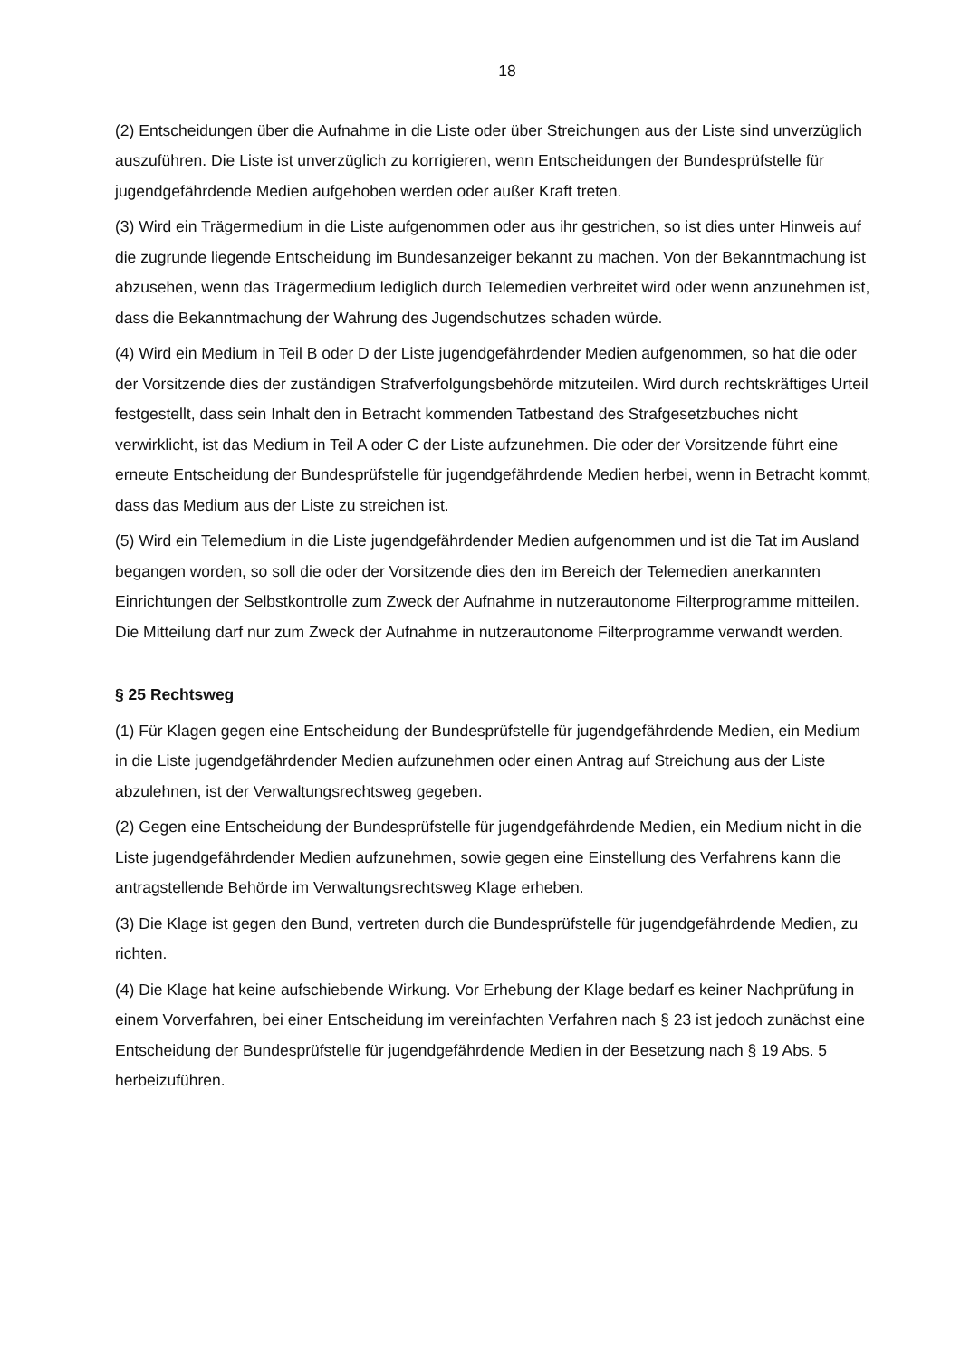18
(2) Entscheidungen über die Aufnahme in die Liste oder über Streichungen aus der Liste sind unverzüglich auszuführen. Die Liste ist unverzüglich zu korrigieren, wenn Entscheidungen der Bundesprüfstelle für jugendgefährdende Medien aufgehoben werden oder außer Kraft treten.
(3) Wird ein Trägermedium in die Liste aufgenommen oder aus ihr gestrichen, so ist dies unter Hinweis auf die zugrunde liegende Entscheidung im Bundesanzeiger bekannt zu machen. Von der Bekanntmachung ist abzusehen, wenn das Trägermedium lediglich durch Telemedien verbreitet wird oder wenn anzunehmen ist, dass die Bekanntmachung der Wahrung des Jugendschutzes schaden würde.
(4) Wird ein Medium in Teil B oder D der Liste jugendgefährdender Medien aufgenommen, so hat die oder der Vorsitzende dies der zuständigen Strafverfolgungsbehörde mitzuteilen. Wird durch rechtskräftiges Urteil festgestellt, dass sein Inhalt den in Betracht kommenden Tatbestand des Strafgesetzbuches nicht verwirklicht, ist das Medium in Teil A oder C der Liste aufzunehmen. Die oder der Vorsitzende führt eine erneute Entscheidung der Bundesprüfstelle für jugendgefährdende Medien herbei, wenn in Betracht kommt, dass das Medium aus der Liste zu streichen ist.
(5) Wird ein Telemedium in die Liste jugendgefährdender Medien aufgenommen und ist die Tat im Ausland begangen worden, so soll die oder der Vorsitzende dies den im Bereich der Telemedien anerkannten Einrichtungen der Selbstkontrolle zum Zweck der Aufnahme in nutzerautonome Filterprogramme mitteilen. Die Mitteilung darf nur zum Zweck der Aufnahme in nutzerautonome Filterprogramme verwandt werden.
§ 25 Rechtsweg
(1) Für Klagen gegen eine Entscheidung der Bundesprüfstelle für jugendgefährdende Medien, ein Medium in die Liste jugendgefährdender Medien aufzunehmen oder einen Antrag auf Streichung aus der Liste abzulehnen, ist der Verwaltungsrechtsweg gegeben.
(2) Gegen eine Entscheidung der Bundesprüfstelle für jugendgefährdende Medien, ein Medium nicht in die Liste jugendgefährdender Medien aufzunehmen, sowie gegen eine Einstellung des Verfahrens kann die antragstellende Behörde im Verwaltungsrechtsweg Klage erheben.
(3) Die Klage ist gegen den Bund, vertreten durch die Bundesprüfstelle für jugendgefährdende Medien, zu richten.
(4) Die Klage hat keine aufschiebende Wirkung. Vor Erhebung der Klage bedarf es keiner Nachprüfung in einem Vorverfahren, bei einer Entscheidung im vereinfachten Verfahren nach § 23 ist jedoch zunächst eine Entscheidung der Bundesprüfstelle für jugendgefährdende Medien in der Besetzung nach § 19 Abs. 5 herbeizuführen.